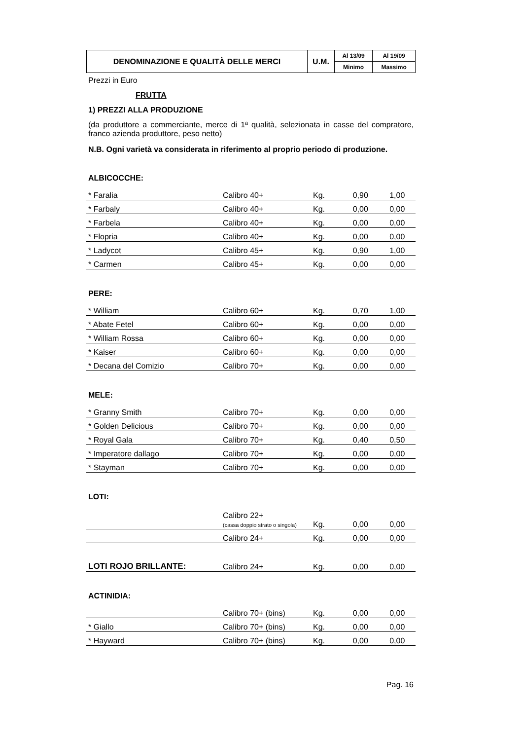| DENOMINAZIONE E QUALITÀ DELLE MERCI | U.M. | Al 13/09 | Al 19/09 |
| | | Minimo | Massimo |
Prezzi in Euro
FRUTTA
1) PREZZI ALLA PRODUZIONE
(da produttore a commerciante, merce di 1ª qualità, selezionata in casse del compratore, franco azienda produttore, peso netto)
N.B. Ogni varietà va considerata in riferimento al proprio periodo di produzione.
ALBICOCCHE:
| * Faralia | Calibro 40+ | Kg. | 0,90 | 1,00 |
| * Farbaly | Calibro 40+ | Kg. | 0,00 | 0,00 |
| * Farbela | Calibro 40+ | Kg. | 0,00 | 0,00 |
| * Flopria | Calibro 40+ | Kg. | 0,00 | 0,00 |
| * Ladycot | Calibro 45+ | Kg. | 0,90 | 1,00 |
| * Carmen | Calibro 45+ | Kg. | 0,00 | 0,00 |
PERE:
| * William | Calibro 60+ | Kg. | 0,70 | 1,00 |
| * Abate Fetel | Calibro 60+ | Kg. | 0,00 | 0,00 |
| * William Rossa | Calibro 60+ | Kg. | 0,00 | 0,00 |
| * Kaiser | Calibro 60+ | Kg. | 0,00 | 0,00 |
| * Decana del Comizio | Calibro 70+ | Kg. | 0,00 | 0,00 |
MELE:
| * Granny Smith | Calibro 70+ | Kg. | 0,00 | 0,00 |
| * Golden Delicious | Calibro 70+ | Kg. | 0,00 | 0,00 |
| * Royal Gala | Calibro 70+ | Kg. | 0,40 | 0,50 |
| * Imperatore dallago | Calibro 70+ | Kg. | 0,00 | 0,00 |
| * Stayman | Calibro 70+ | Kg. | 0,00 | 0,00 |
LOTI:
| | Calibro 22+ (cassa doppio strato o singola) | Kg. | 0,00 | 0,00 |
| | Calibro 24+ | Kg. | 0,00 | 0,00 |
| LOTI ROJO BRILLANTE: | Calibro 24+ | Kg. | 0,00 | 0,00 |
ACTINIDIA:
| | Calibro 70+ (bins) | Kg. | 0,00 | 0,00 |
| * Giallo | Calibro 70+ (bins) | Kg. | 0,00 | 0,00 |
| * Hayward | Calibro 70+ (bins) | Kg. | 0,00 | 0,00 |
Pag. 16